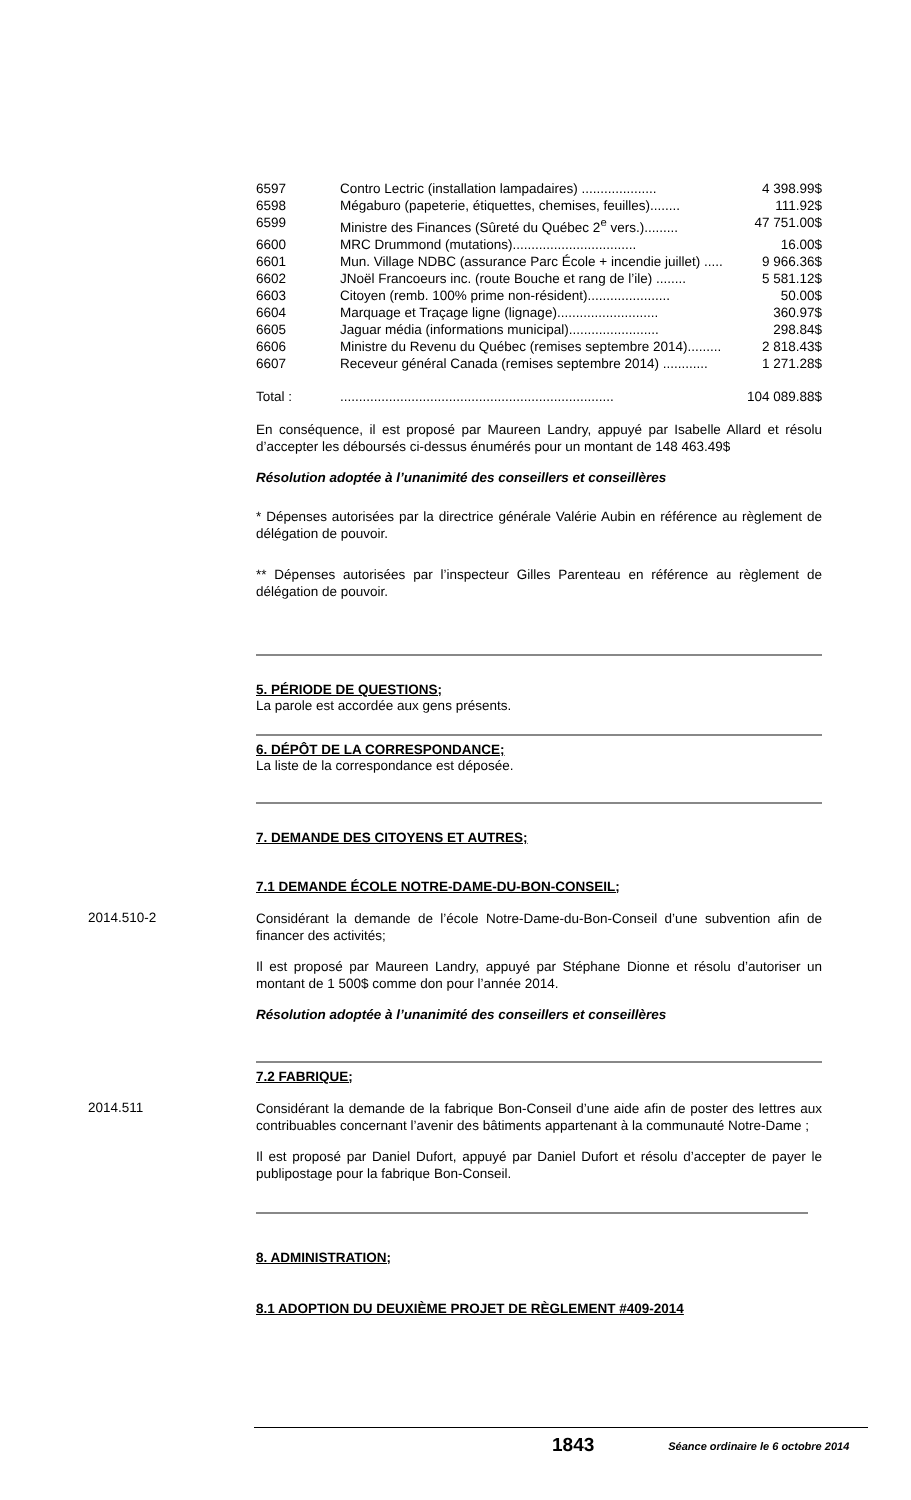| 6597 | Contro Lectric (installation lampadaires) .................... | 4 398.99$ |
| 6598 | Mégaburo (papeterie, étiquettes, chemises, feuilles)........ | 111.92$ |
| 6599 | Ministre des Finances (Sûreté du Québec 2<sup>e</sup> vers.)......... | 47 751.00$ |
| 6600 | MRC Drummond (mutations)................................. | 16.00$ |
| 6601 | Mun. Village NDBC (assurance Parc École + incendie juillet) ..... | 9 966.36$ |
| 6602 | JNoël Francoeurs inc. (route Bouche et rang de l’ile) ........ | 5 581.12$ |
| 6603 | Citoyen (remb. 100% prime non-résident)...................... | 50.00$ |
| 6604 | Marquage et Traçage ligne (lignage)........................... | 360.97$ |
| 6605 | Jaguar média (informations municipal)........................ | 298.84$ |
| 6606 | Ministre du Revenu du Québec (remises septembre 2014)......... | 2 818.43$ |
| 6607 | Receveur général Canada (remises septembre 2014) ............ | 1 271.28$ |
| Total : | ......................................................................... | 104 089.88$ |
En conséquence, il est proposé par Maureen Landry, appuyé par Isabelle Allard et résolu d’accepter les déboursés ci-dessus énumérés pour un montant de 148 463.49$
Résolution adoptée à l’unanimité des conseillers et conseillères
* Dépenses autorisées par la directrice générale Valérie Aubin en référence au règlement de délégation de pouvoir.
** Dépenses autorisées par l’inspecteur Gilles Parenteau en référence au règlement de délégation de pouvoir.
5. PÉRIODE DE QUESTIONS;
La parole est accordée aux gens présents.
6. DÉPÔT DE LA CORRESPONDANCE;
La liste de la correspondance est déposée.
7. DEMANDE DES CITOYENS ET AUTRES;
7.1 DEMANDE ÉCOLE NOTRE-DAME-DU-BON-CONSEIL;
2014.510-2
Considérant la demande de l’école Notre-Dame-du-Bon-Conseil d’une subvention afin de financer des activités;
Il est proposé par Maureen Landry, appuyé par Stéphane Dionne et résolu d’autoriser un montant de 1 500$ comme don pour l’année 2014.
Résolution adoptée à l’unanimité des conseillers et conseillères
7.2 FABRIQUE;
2014.511
Considérant la demande de la fabrique Bon-Conseil d’une aide afin de poster des lettres aux contribuables concernant l’avenir des bâtiments appartenant à la communauté Notre-Dame ;
Il est proposé par Daniel Dufort, appuyé par Daniel Dufort et résolu d’accepter de payer le publipostage pour la fabrique Bon-Conseil.
8. ADMINISTRATION;
8.1 ADOPTION DU DEUXIÈME PROJET DE RÈGLEMENT #409-2014
1843 Séance ordinaire le 6 octobre 2014